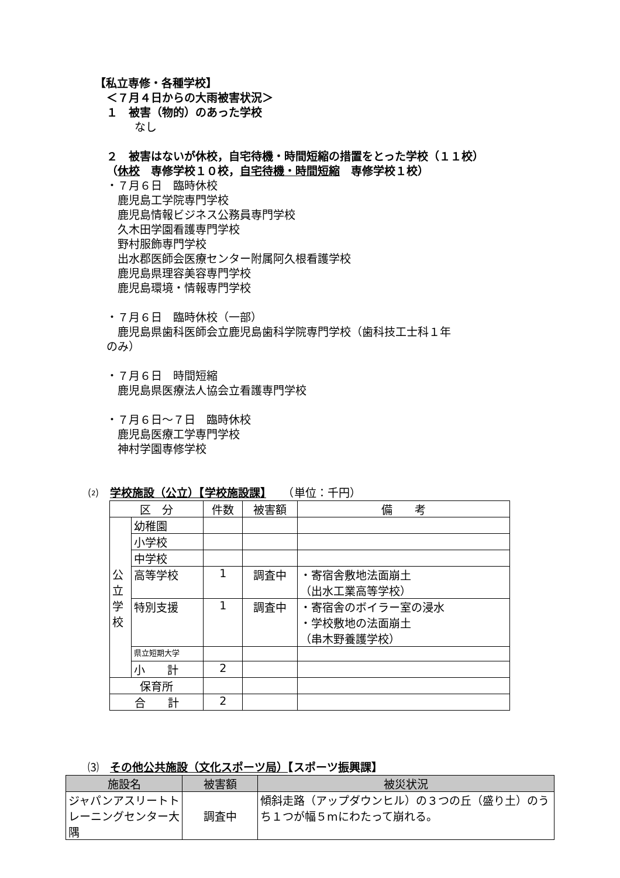【私立専修・各種学校】
＜７月４日からの大雨被害状況＞
１　被害（物的）のあった学校
なし
２　被害はないが休校，自宅待機・時間短縮の措置をとった学校（１１校）
（休校　専修学校１０校，自宅待機・時間短縮　専修学校１校）
・７月６日　臨時休校 　鹿児島工学院専門学校 　鹿児島情報ビジネス公務員専門学校 　久木田学園看護専門学校 　野村服飾専門学校 　出水郡医師会医療センター附属阿久根看護学校 　鹿児島県理容美容専門学校 　鹿児島環境・情報専門学校 ・７月６日　臨時休校（一部） 　鹿児島県歯科医師会立鹿児島歯科学院専門学校（歯科技工士科１年 のみ） ・７月６日　時間短縮 　鹿児島県医療法人協会立看護専門学校 ・７月６日～７日　臨時休校 　鹿児島医療工学専門学校 　神村学園専修学校
⑵　学校施設（公立）【学校施設課】　　（単位：千円）
| 区 分 | | 件数 | 被害額 | 備 考 |
| --- | --- | --- | --- | --- |
| 公 立 学 校 | 幼稚園 | | | |
| | 小学校 | | | |
| | 中学校 | | | |
| | 高等学校 | 1 | 調査中 | ・寄宿舎敷地法面崩土 （出水工業高等学校） |
| | 特別支援 | 1 | 調査中 | ・寄宿舎のボイラー室の浸水 ・学校敷地の法面崩土 （串木野養護学校） |
| | 県立短期大学 | | | |
| | 小 計 | 2 | | |
| 保育所 | | | | |
| 合 計 | | 2 | | |
⑶　その他公共施設（文化スポーツ局）【スポーツ振興課】
| 施設名 | 被害額 | 被災状況 |
| --- | --- | --- |
| ジャパンアスリートトレーニングセンター大隅 | 調査中 | 傾斜走路（アップダウンヒル）の３つの丘（盛り土）のうち１つが幅５mにわたって崩れる。 |